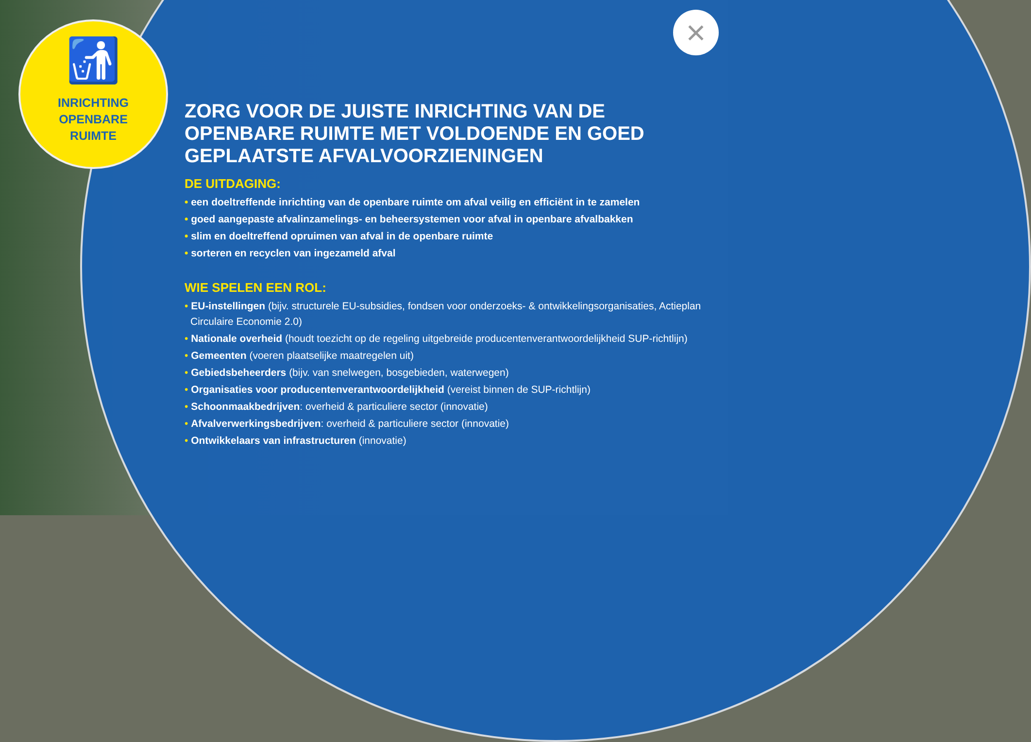🚮
INRICHTING
OPENBARE
RUIMTE
×
ZORG VOOR DE JUISTE INRICHTING VAN DE OPENBARE RUIMTE MET VOLDOENDE EN GOED GEPLAATSTE AFVALVOORZIENINGEN
DE UITDAGING:
• een doeltreffende inrichting van de openbare ruimte om afval veilig en efficiënt in te zamelen
• goed aangepaste afvalinzamelings- en beheersystemen voor afval in openbare afvalbakken
• slim en doeltreffend opruimen van afval in de openbare ruimte
• sorteren en recyclen van ingezameld afval
WIE SPELEN EEN ROL:
• EU-instellingen (bijv. structurele EU-subsidies, fondsen voor onderzoeks- & ontwikkelingsorganisaties, Actieplan Circulaire Economie 2.0)
• Nationale overheid (houdt toezicht op de regeling uitgebreide producentenverantwoordelijkheid SUP-richtlijn)
• Gemeenten (voeren plaatselijke maatregelen uit)
• Gebiedsbeheerders (bijv. van snelwegen, bosgebieden, waterwegen)
• Organisaties voor producentenverantwoordelijkheid (vereist binnen de SUP-richtlijn)
• Schoonmaakbedrijven: overheid & particuliere sector (innovatie)
• Afvalverwerkingsbedrijven: overheid & particuliere sector (innovatie)
• Ontwikkelaars van infrastructuren (innovatie)